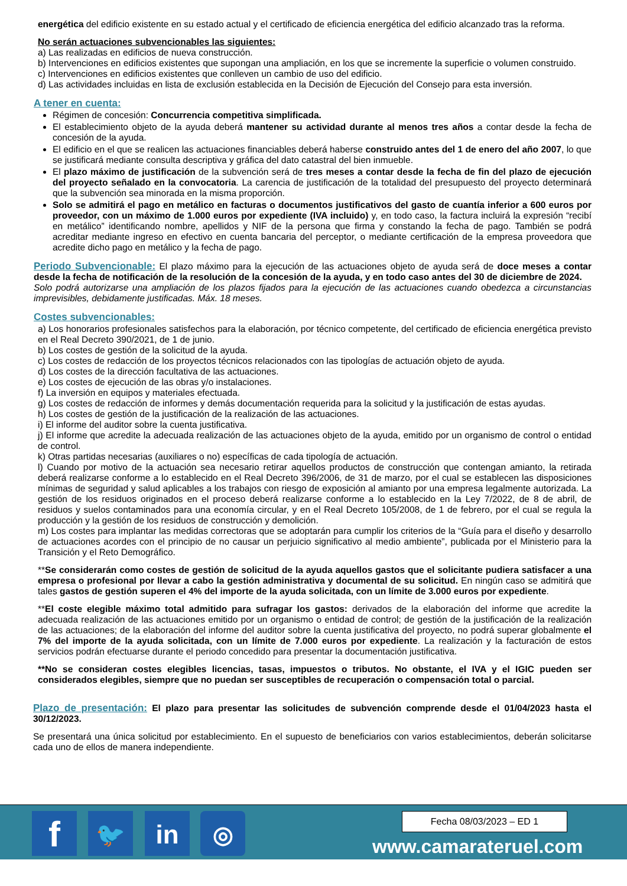energética del edificio existente en su estado actual y el certificado de eficiencia energética del edificio alcanzado tras la reforma.
No serán actuaciones subvencionables las siguientes:
a) Las realizadas en edificios de nueva construcción.
b) Intervenciones en edificios existentes que supongan una ampliación, en los que se incremente la superficie o volumen construido.
c) Intervenciones en edificios existentes que conlleven un cambio de uso del edificio.
d) Las actividades incluidas en lista de exclusión establecida en la Decisión de Ejecución del Consejo para esta inversión.
A tener en cuenta:
Régimen de concesión: Concurrencia competitiva simplificada.
El establecimiento objeto de la ayuda deberá mantener su actividad durante al menos tres años a contar desde la fecha de concesión de la ayuda.
El edificio en el que se realicen las actuaciones financiables deberá haberse construido antes del 1 de enero del año 2007, lo que se justificará mediante consulta descriptiva y gráfica del dato catastral del bien inmueble.
El plazo máximo de justificación de la subvención será de tres meses a contar desde la fecha de fin del plazo de ejecución del proyecto señalado en la convocatoria. La carencia de justificación de la totalidad del presupuesto del proyecto determinará que la subvención sea minorada en la misma proporción.
Solo se admitirá el pago en metálico en facturas o documentos justificativos del gasto de cuantía inferior a 600 euros por proveedor, con un máximo de 1.000 euros por expediente (IVA incluido) y, en todo caso, la factura incluirá la expresión “recibí en metálico” identificando nombre, apellidos y NIF de la persona que firma y constando la fecha de pago. También se podrá acreditar mediante ingreso en efectivo en cuenta bancaria del perceptor, o mediante certificación de la empresa proveedora que acredite dicho pago en metálico y la fecha de pago.
Periodo Subvencionable: El plazo máximo para la ejecución de las actuaciones objeto de ayuda será de doce meses a contar desde la fecha de notificación de la resolución de la concesión de la ayuda, y en todo caso antes del 30 de diciembre de 2024.
Solo podrá autorizarse una ampliación de los plazos fijados para la ejecución de las actuaciones cuando obedezca a circunstancias imprevisibles, debidamente justificadas. Máx. 18 meses.
Costes subvencionables:
a) Los honorarios profesionales satisfechos para la elaboración, por técnico competente, del certificado de eficiencia energética previsto en el Real Decreto 390/2021, de 1 de junio.
b) Los costes de gestión de la solicitud de la ayuda.
c) Los costes de redacción de los proyectos técnicos relacionados con las tipologías de actuación objeto de ayuda.
d) Los costes de la dirección facultativa de las actuaciones.
e) Los costes de ejecución de las obras y/o instalaciones.
f) La inversión en equipos y materiales efectuada.
g) Los costes de redacción de informes y demás documentación requerida para la solicitud y la justificación de estas ayudas.
h) Los costes de gestión de la justificación de la realización de las actuaciones.
i) El informe del auditor sobre la cuenta justificativa.
j) El informe que acredite la adecuada realización de las actuaciones objeto de la ayuda, emitido por un organismo de control o entidad de control.
k) Otras partidas necesarias (auxiliares o no) específicas de cada tipología de actuación.
l) Cuando por motivo de la actuación sea necesario retirar aquellos productos de construcción que contengan amianto, la retirada deberá realizarse conforme a lo establecido en el Real Decreto 396/2006, de 31 de marzo, por el cual se establecen las disposiciones mínimas de seguridad y salud aplicables a los trabajos con riesgo de exposición al amianto por una empresa legalmente autorizada. La gestión de los residuos originados en el proceso deberá realizarse conforme a lo establecido en la Ley 7/2022, de 8 de abril, de residuos y suelos contaminados para una economía circular, y en el Real Decreto 105/2008, de 1 de febrero, por el cual se regula la producción y la gestión de los residuos de construcción y demolición.
m) Los costes para implantar las medidas correctoras que se adoptarán para cumplir los criterios de la “Guía para el diseño y desarrollo de actuaciones acordes con el principio de no causar un perjuicio significativo al medio ambiente”, publicada por el Ministerio para la Transición y el Reto Demográfico.
**Se considerarán como costes de gestión de solicitud de la ayuda aquellos gastos que el solicitante pudiera satisfacer a una empresa o profesional por llevar a cabo la gestión administrativa y documental de su solicitud. En ningún caso se admitirá que tales gastos de gestión superen el 4% del importe de la ayuda solicitada, con un límite de 3.000 euros por expediente.
**El coste elegible máximo total admitido para sufragar los gastos: derivados de la elaboración del informe que acredite la adecuada realización de las actuaciones emitido por un organismo o entidad de control; de gestión de la justificación de la realización de las actuaciones; de la elaboración del informe del auditor sobre la cuenta justificativa del proyecto, no podrá superar globalmente el 7% del importe de la ayuda solicitada, con un límite de 7.000 euros por expediente. La realización y la facturación de estos servicios podrán efectuarse durante el periodo concedido para presentar la documentación justificativa.
**No se consideran costes elegibles licencias, tasas, impuestos o tributos. No obstante, el IVA y el IGIC pueden ser considerados elegibles, siempre que no puedan ser susceptibles de recuperación o compensación total o parcial.
Plazo de presentación: El plazo para presentar las solicitudes de subvención comprende desde el 01/04/2023 hasta el 30/12/2023.
Se presentará una única solicitud por establecimiento. En el supuesto de beneficiarios con varios establecimientos, deberán solicitarse cada uno de ellos de manera independiente.
f 🐦 in ◎ Fecha 08/03/2023 – ED 1
www.camarateruel.com